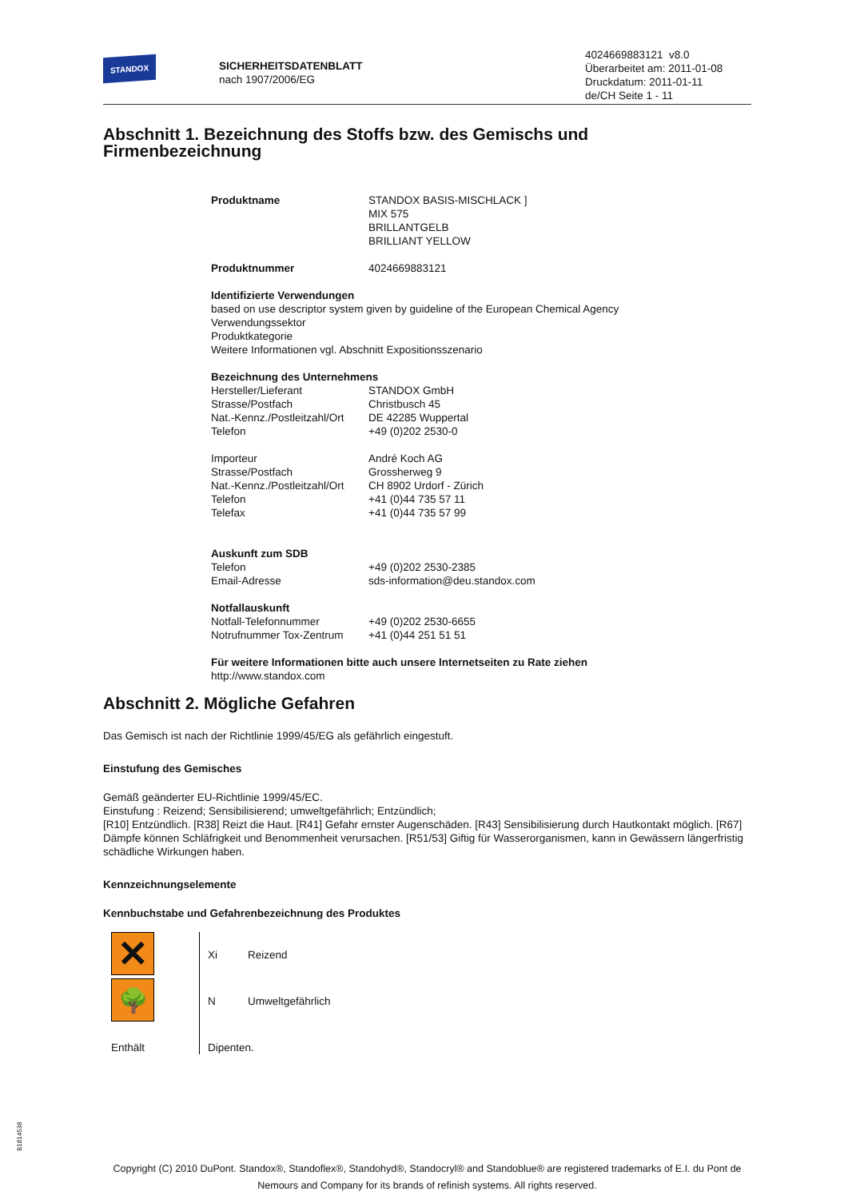STANDOX
SICHERHEITSDATENBLATT
nach 1907/2006/EG
4024669883121 v8.0
Überarbeitet am: 2011-01-08
Druckdatum: 2011-01-11
de/CH Seite 1 - 11
Abschnitt 1. Bezeichnung des Stoffs bzw. des Gemischs und Firmenbezeichnung
| Produktname | STANDOX BASIS-MISCHLACK ] MIX 575 BRILLANTGELB BRILLIANT YELLOW |
| Produktnummer | 4024669883121 |
Identifizierte Verwendungen
based on use descriptor system given by guideline of the European Chemical Agency
Verwendungssektor
Produktkategorie
Weitere Informationen vgl. Abschnitt Expositionsszenario
Bezeichnung des Unternehmens
| Hersteller/Lieferant | STANDOX GmbH |
| Strasse/Postfach | Christbusch 45 |
| Nat.-Kennz./Postleitzahl/Ort | DE 42285 Wuppertal |
| Telefon | +49 (0)202 2530-0 |
| Importeur | André Koch AG |
| Strasse/Postfach | Grossherweg 9 |
| Nat.-Kennz./Postleitzahl/Ort | CH 8902 Urdorf - Zürich |
| Telefon | +41 (0)44 735 57 11 |
| Telefax | +41 (0)44 735 57 99 |
Auskunft zum SDB
| Telefon | +49 (0)202 2530-2385 |
| Email-Adresse | sds-information@deu.standox.com |
Notfallauskunft
| Notfall-Telefonnummer | +49 (0)202 2530-6655 |
| Notrufnummer Tox-Zentrum | +41 (0)44 251 51 51 |
Für weitere Informationen bitte auch unsere Internetseiten zu Rate ziehen
http://www.standox.com
Abschnitt 2. Mögliche Gefahren
Das Gemisch ist nach der Richtlinie 1999/45/EG als gefährlich eingestuft.
Einstufung des Gemisches
Gemäß geänderter EU-Richtlinie 1999/45/EC.
Einstufung : Reizend; Sensibilisierend; umweltgefährlich; Entzündlich;
[R10] Entzündlich. [R38] Reizt die Haut. [R41] Gefahr ernster Augenschäden. [R43] Sensibilisierung durch Hautkontakt möglich. [R67] Dämpfe können Schläfrigkeit und Benommenheit verursachen. [R51/53] Giftig für Wasserorganismen, kann in Gewässern längerfristig schädliche Wirkungen haben.
Kennzeichnungselemente
Kennbuchstabe und Gefahrenbezeichnung des Produktes
| ✕ | Xi | Reizend |
| 🌳 | N | Umweltgefährlich |
| Enthält | Dipenten. | |
B1814538
Copyright (C) 2010 DuPont. Standox®, Standoflex®, Standohyd®, Standocryl® and Standoblue® are registered trademarks of E.I. du Pont de Nemours and Company for its brands of refinish systems. All rights reserved.